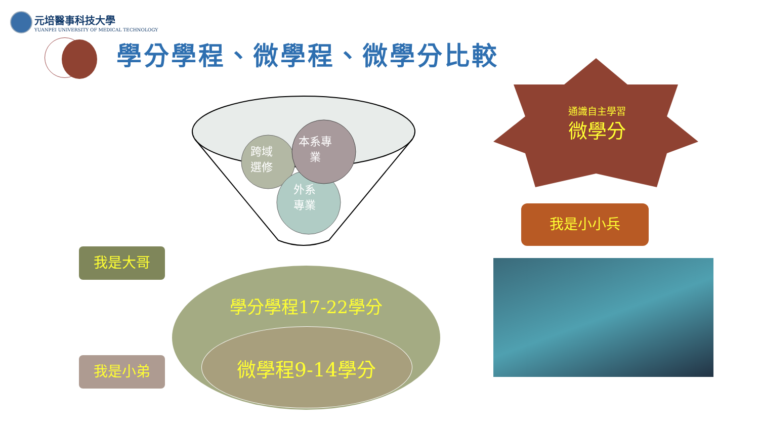元培醫事科技大學
YUANPEI UNIVERSITY OF MEDICAL TECHNOLOGY
學分學程、微學程、微學分比較
跨域
選修
本系專
業
外系
專業
學分學程17-22學分
微學程9-14學分
我是大哥
我是小弟
通識自主學習
微學分
我是小小兵